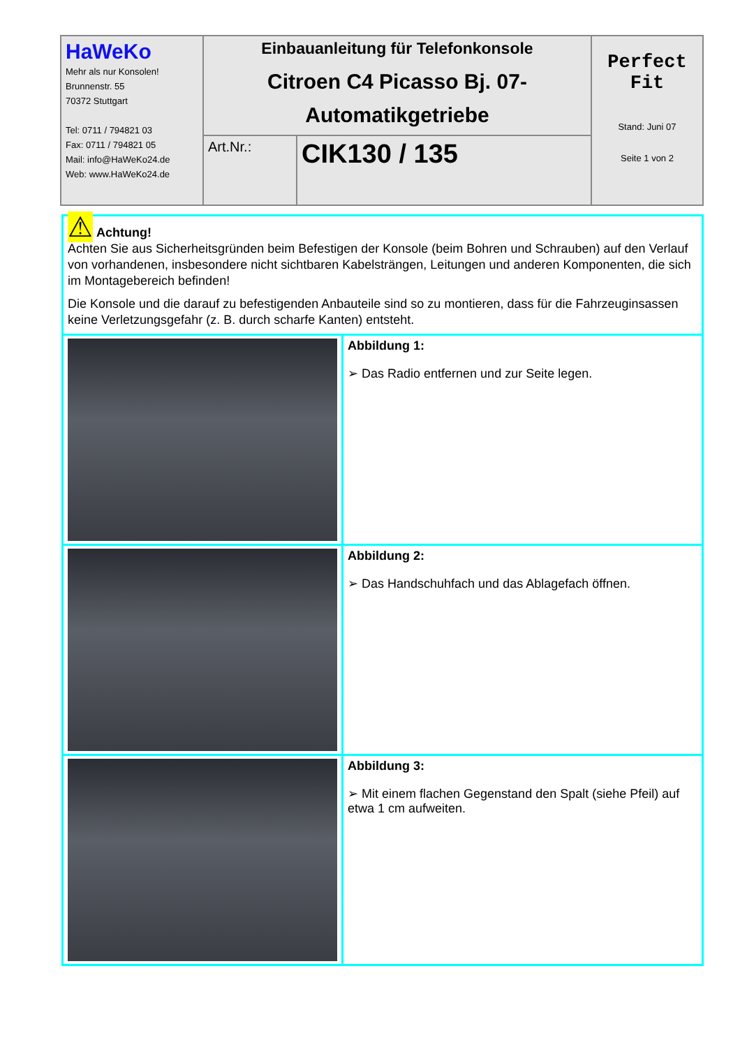| HaWeKo Mehr als nur Konsolen! Brunnenstr. 55 70372 Stuttgart Tel: 0711 / 794821 03 Fax: 0711 / 794821 05 Mail: info@HaWeKo24.de Web: www.HaWeKo24.de | Einbauanleitung für Telefonkonsole Citroen C4 Picasso Bj. 07- Automatikgetriebe | | Perfect Fit Stand: Juni 07 Seite 1 von 2 |
| | Art.Nr.: | CIK130 / 135 | |
| ⚠ Achtung! Achten Sie aus Sicherheitsgründen beim Befestigen der Konsole (beim Bohren und Schrauben) auf den Verlauf von vorhandenen, insbesondere nicht sichtbaren Kabelsträngen, Leitungen und anderen Komponenten, die sich im Montagebereich befinden! Die Konsole und die darauf zu befestigenden Anbauteile sind so zu montieren, dass für die Fahrzeuginsassen keine Verletzungsgefahr (z. B. durch scharfe Kanten) entsteht. | |
| | Abbildung 1: ➢ Das Radio entfernen und zur Seite legen. |
| | Abbildung 2: ➢ Das Handschuhfach und das Ablagefach öffnen. |
| | Abbildung 3: ➢ Mit einem flachen Gegenstand den Spalt (siehe Pfeil) auf etwa 1 cm aufweiten. |